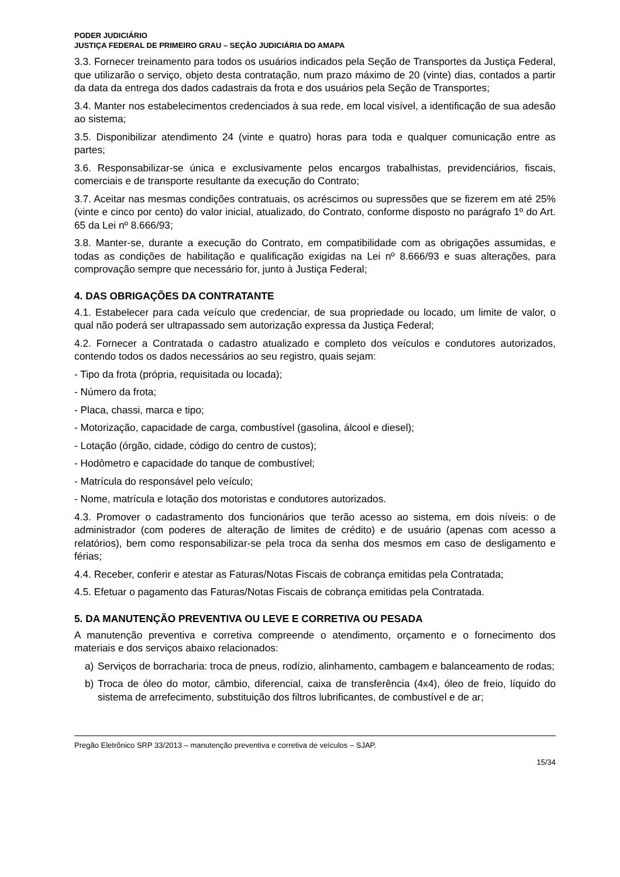PODER JUDICIÁRIO
JUSTIÇA FEDERAL DE PRIMEIRO GRAU – SEÇÃO JUDICIÁRIA DO AMAPA
3.3. Fornecer treinamento para todos os usuários indicados pela Seção de Transportes da Justiça Federal, que utilizarão o serviço, objeto desta contratação, num prazo máximo de 20 (vinte) dias, contados a partir da data da entrega dos dados cadastrais da frota e dos usuários pela Seção de Transportes;
3.4. Manter nos estabelecimentos credenciados à sua rede, em local visível, a identificação de sua adesão ao sistema;
3.5. Disponibilizar atendimento 24 (vinte e quatro) horas para toda e qualquer comunicação entre as partes;
3.6. Responsabilizar-se única e exclusivamente pelos encargos trabalhistas, previdenciários, fiscais, comerciais e de transporte resultante da execução do Contrato;
3.7. Aceitar nas mesmas condições contratuais, os acréscimos ou supressões que se fizerem em até 25% (vinte e cinco por cento) do valor inicial, atualizado, do Contrato, conforme disposto no parágrafo 1º do Art. 65 da Lei nº 8.666/93;
3.8. Manter-se, durante a execução do Contrato, em compatibilidade com as obrigações assumidas, e todas as condições de habilitação e qualificação exigidas na Lei nº 8.666/93 e suas alterações, para comprovação sempre que necessário for, junto à Justiça Federal;
4. DAS OBRIGAÇÕES DA CONTRATANTE
4.1. Estabelecer para cada veículo que credenciar, de sua propriedade ou locado, um limite de valor, o qual não poderá ser ultrapassado sem autorização expressa da Justiça Federal;
4.2. Fornecer a Contratada o cadastro atualizado e completo dos veículos e condutores autorizados, contendo todos os dados necessários ao seu registro, quais sejam:
- Tipo da frota (própria, requisitada ou locada);
- Número da frota;
- Placa, chassi, marca e tipo;
- Motorização, capacidade de carga, combustível (gasolina, álcool e diesel);
- Lotação (órgão, cidade, código do centro de custos);
- Hodômetro e capacidade do tanque de combustível;
- Matrícula do responsável pelo veículo;
- Nome, matrícula e lotação dos motoristas e condutores autorizados.
4.3. Promover o cadastramento dos funcionários que terão acesso ao sistema, em dois níveis: o de administrador (com poderes de alteração de limites de crédito) e de usuário (apenas com acesso a relatórios), bem como responsabilizar-se pela troca da senha dos mesmos em caso de desligamento e férias;
4.4. Receber, conferir e atestar as Faturas/Notas Fiscais de cobrança emitidas pela Contratada;
4.5. Efetuar o pagamento das Faturas/Notas Fiscais de cobrança emitidas pela Contratada.
5. DA MANUTENÇÃO PREVENTIVA OU LEVE E CORRETIVA OU PESADA
A manutenção preventiva e corretiva compreende o atendimento, orçamento e o fornecimento dos materiais e dos serviços abaixo relacionados:
a) Serviços de borracharia: troca de pneus, rodízio, alinhamento, cambagem e balanceamento de rodas;
b) Troca de óleo do motor, câmbio, diferencial, caixa de transferência (4x4), óleo de freio, líquido do sistema de arrefecimento, substituição dos filtros lubrificantes, de combustível e de ar;
Pregão Eletrônico SRP 33/2013 – manutenção preventiva e corretiva de veículos – SJAP.
15/34